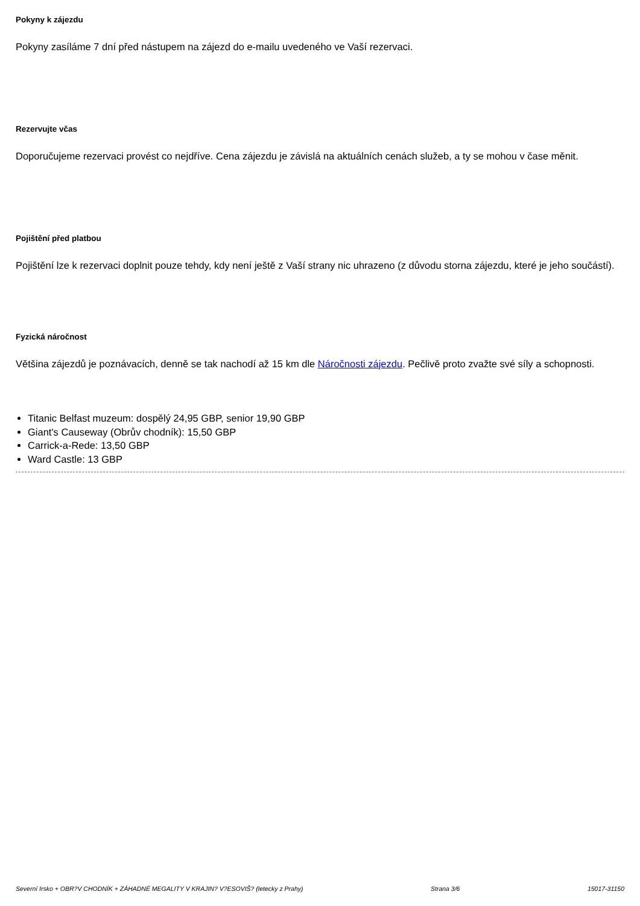Pokyny k zájezdu
Pokyny zasíláme 7 dní před nástupem na zájezd do e-mailu uvedeného ve Vaší rezervaci.
Rezervujte včas
Doporučujeme rezervaci provést co nejdříve. Cena zájezdu je závislá na aktuálních cenách služeb, a ty se mohou v čase měnit.
Pojištění před platbou
Pojištění lze k rezervaci doplnit pouze tehdy, kdy není ještě z Vaší strany nic uhrazeno (z důvodu storna zájezdu, které je jeho součástí).
Fyzická náročnost
Většina zájezdů je poznávacích, denně se tak nachodí až 15 km dle Náročnosti zájezdu. Pečlivě proto zvažte své síly a schopnosti.
Titanic Belfast muzeum: dospělý 24,95 GBP, senior 19,90 GBP
Giant's Causeway (Obrův chodník): 15,50 GBP
Carrick-a-Rede: 13,50 GBP
Ward Castle: 13 GBP
Severní Irsko + OBR?V CHODNÍK + ZÁHADNÉ MEGALITY V KRAJIN? V?ESOVIŠ? (letecky z Prahy) Strana 3/6 15017-31150